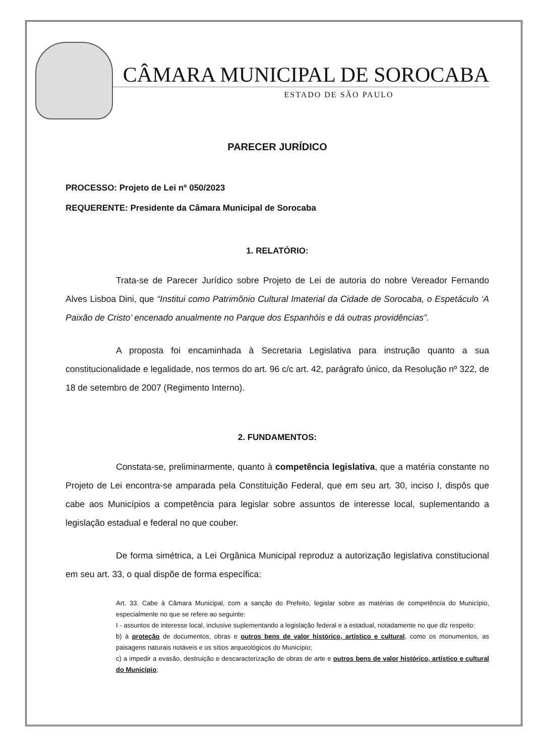CÂMARA MUNICIPAL DE SOROCABA
ESTADO DE SÃO PAULO
PARECER JURÍDICO
PROCESSO: Projeto de Lei nº 050/2023
REQUERENTE: Presidente da Câmara Municipal de Sorocaba
1. RELATÓRIO:
Trata-se de Parecer Jurídico sobre Projeto de Lei de autoria do nobre Vereador Fernando Alves Lisboa Dini, que “Institui como Patrimônio Cultural Imaterial da Cidade de Sorocaba, o Espetáculo ‘A Paixão de Cristo’ encenado anualmente no Parque dos Espanhóis e dá outras providências”.
A proposta foi encaminhada à Secretaria Legislativa para instrução quanto a sua constitucionalidade e legalidade, nos termos do art. 96 c/c art. 42, parágrafo único, da Resolução nº 322, de 18 de setembro de 2007 (Regimento Interno).
2. FUNDAMENTOS:
Constata-se, preliminarmente, quanto à competência legislativa, que a matéria constante no Projeto de Lei encontra-se amparada pela Constituição Federal, que em seu art. 30, inciso I, dispôs que cabe aos Municípios a competência para legislar sobre assuntos de interesse local, suplementando a legislação estadual e federal no que couber.
De forma simétrica, a Lei Orgânica Municipal reproduz a autorização legislativa constitucional em seu art. 33, o qual dispõe de forma específica:
Art. 33. Cabe à Câmara Municipal, com a sanção do Prefeito, legislar sobre as matérias de competência do Município, especialmente no que se refere ao seguinte:
I - assuntos de interesse local, inclusive suplementando a legislação federal e a estadual, notadamente no que diz respeito:
b) à proteção de documentos, obras e outros bens de valor histórico, artístico e cultural, como os monumentos, as paisagens naturais notáveis e os sítios arqueológicos do Município;
c) a impedir a evasão, destruição e descaracterização de obras de arte e outros bens de valor histórico, artístico e cultural do Município;